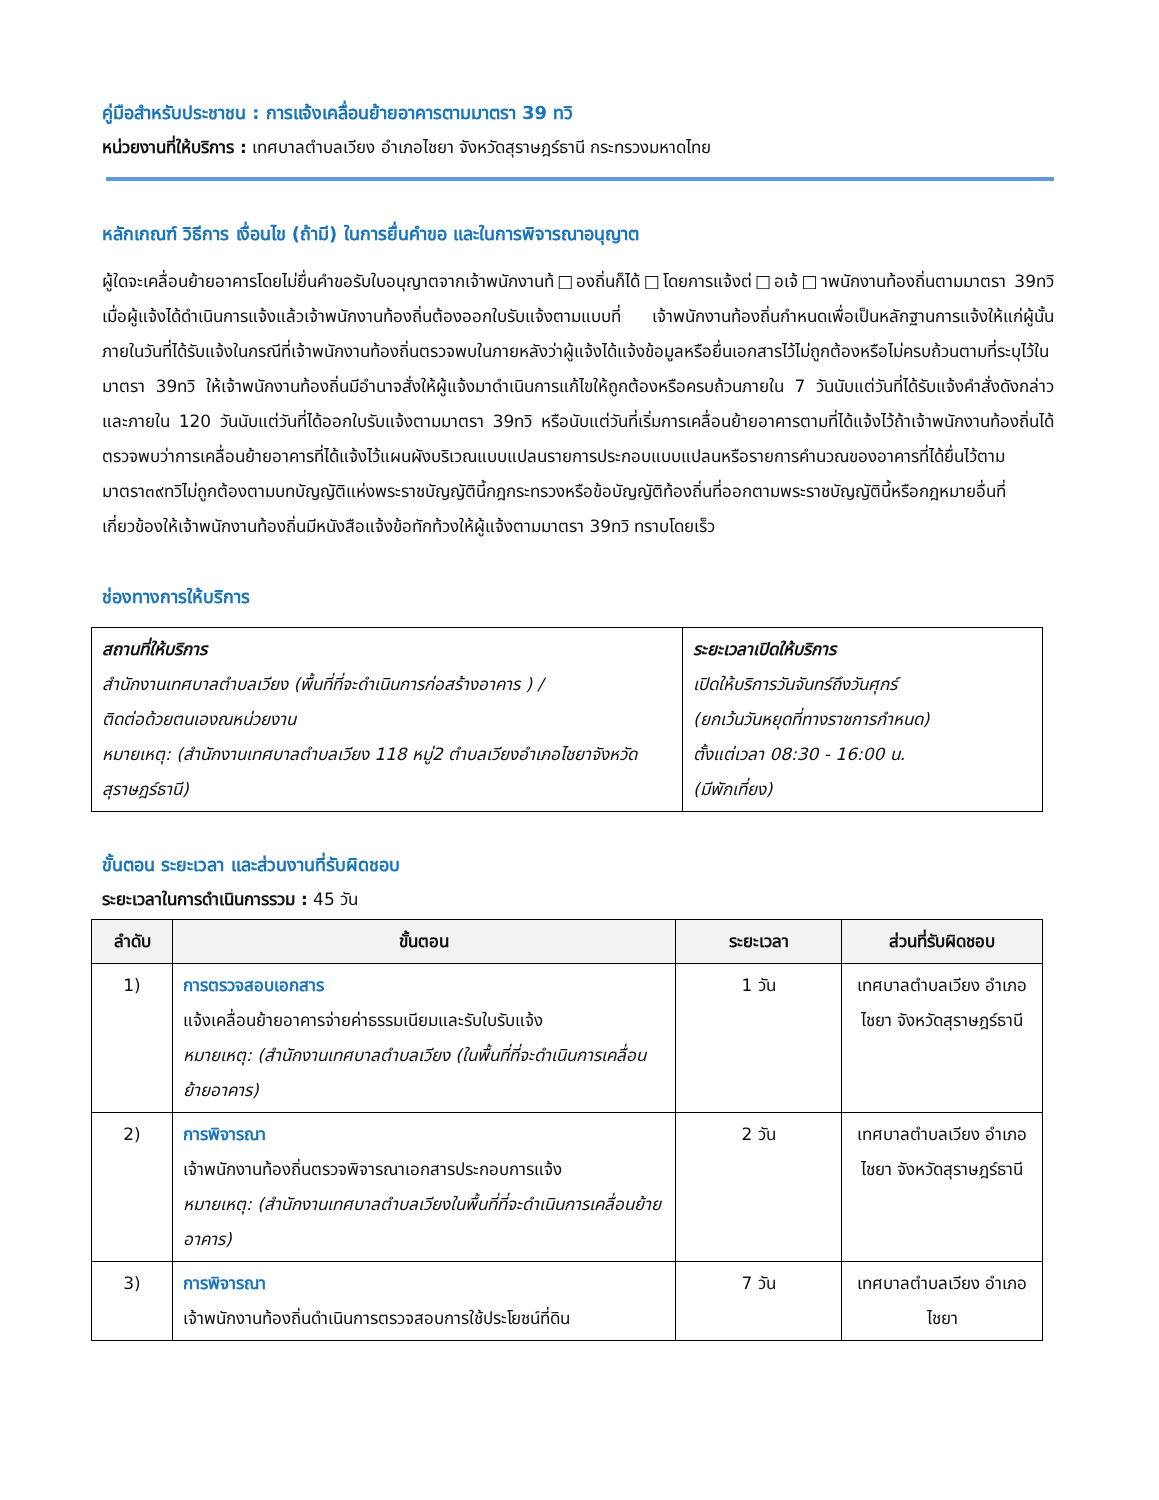คู่มือสำหรับประชาชน : การแจ้งเคลื่อนย้ายอาคารตามมาตรา 39 ทวิ
หน่วยงานที่ให้บริการ : เทศบาลตำบลเวียง อำเภอไชยา จังหวัดสุราษฎร์ธานี กระทรวงมหาดไทย
หลักเกณฑ์ วิธีการ เงื่อนไข (ถ้ามี) ในการยื่นคำขอ และในการพิจารณาอนุญาต
ผู้ใดจะเคลื่อนย้ายอาคารโดยไม่ยื่นคำขอรับใบอนุญาตจากเจ้าพนักงานท้□องถิ่นก็ได้□โดยการแจ้งต่□อเจ้□าพนักงานท้องถิ่นตามมาตรา 39ทวิ เมื่อผู้แจ้งได้ดำเนินการแจ้งแล้วเจ้าพนักงานท้องถิ่นต้องออกใบรับแจ้งตามแบบที่ เจ้าพนักงานท้องถิ่นกำหนดเพื่อเป็นหลักฐานการแจ้งให้แก่ผู้นั้นภายในวันที่ได้รับแจ้งในกรณีที่เจ้าพนักงานท้องถิ่นตรวจพบในภายหลังว่าผู้แจ้งได้แจ้งข้อมูลหรือยื่นเอกสารไว้ไม่ถูกต้องหรือไม่ครบถ้วนตามที่ระบุไว้ในมาตรา 39ทวิ ให้เจ้าพนักงานท้องถิ่นมีอำนาจสั่งให้ผู้แจ้งมาดำเนินการแก้ไขให้ถูกต้องหรือครบถ้วนภายใน 7 วันนับแต่วันที่ได้รับแจ้งคำสั่งดังกล่าวและภายใน 120 วันนับแต่วันที่ได้ออกใบรับแจ้งตามมาตรา 39ทวิ หรือนับแต่วันที่เริ่มการเคลื่อนย้ายอาคารตามที่ได้แจ้งไว้ถ้าเจ้าพนักงานท้องถิ่นได้ตรวจพบว่าการเคลื่อนย้ายอาคารที่ได้แจ้งไว้แผนผังบริเวณแบบแปลนรายการประกอบแบบแปลนหรือรายการคำนวณของอาคารที่ได้ยื่นไว้ตามมาตรา๓๙ทวิไม่ถูกต้องตามบทบัญญัติแห่งพระราชบัญญัตินี้กฎกระทรวงหรือข้อบัญญัติท้องถิ่นที่ออกตามพระราชบัญญัตินี้หรือกฎหมายอื่นที่เกี่ยวข้องให้เจ้าพนักงานท้องถิ่นมีหนังสือแจ้งข้อทักท้วงให้ผู้แจ้งตามมาตรา 39ทวิ ทราบโดยเร็ว
ช่องทางการให้บริการ
| สถานที่ให้บริการ สำนักงานเทศบาลตำบลเวียง (พื้นที่ที่จะดำเนินการก่อสร้างอาคาร ) / ติดต่อด้วยตนเองณหน่วยงาน หมายเหตุ: (สำนักงานเทศบาลตำบลเวียง 118 หมู่2 ตำบลเวียงอำเภอไชยาจังหวัดสุราษฎร์ธานี) | ระยะเวลาเปิดให้บริการ เปิดให้บริการวันจันทร์ถึงวันศุกร์ (ยกเว้นวันหยุดที่ทางราชการกำหนด) ตั้งแต่เวลา 08:30 - 16:00 น. (มีพักเที่ยง) |
ขั้นตอน ระยะเวลา และส่วนงานที่รับผิดชอบ
ระยะเวลาในการดำเนินการรวม : 45 วัน
| ลำดับ | ขั้นตอน | ระยะเวลา | ส่วนที่รับผิดชอบ |
| --- | --- | --- | --- |
| 1) | การตรวจสอบเอกสาร แจ้งเคลื่อนย้ายอาคารจ่ายค่าธรรมเนียมและรับใบรับแจ้ง หมายเหตุ: (สำนักงานเทศบาลตำบลเวียง (ในพื้นที่ที่จะดำเนินการเคลื่อนย้ายอาคาร) | 1 วัน | เทศบาลตำบลเวียง อำเภอไชยา จังหวัดสุราษฎร์ธานี |
| 2) | การพิจารณา เจ้าพนักงานท้องถิ่นตรวจพิจารณาเอกสารประกอบการแจ้ง หมายเหตุ: (สำนักงานเทศบาลตำบลเวียงในพื้นที่ที่จะดำเนินการเคลื่อนย้ายอาคาร) | 2 วัน | เทศบาลตำบลเวียง อำเภอไชยา จังหวัดสุราษฎร์ธานี |
| 3) | การพิจารณา เจ้าพนักงานท้องถิ่นดำเนินการตรวจสอบการใช้ประโยชน์ที่ดิน | 7 วัน | เทศบาลตำบลเวียง อำเภอไชยา |